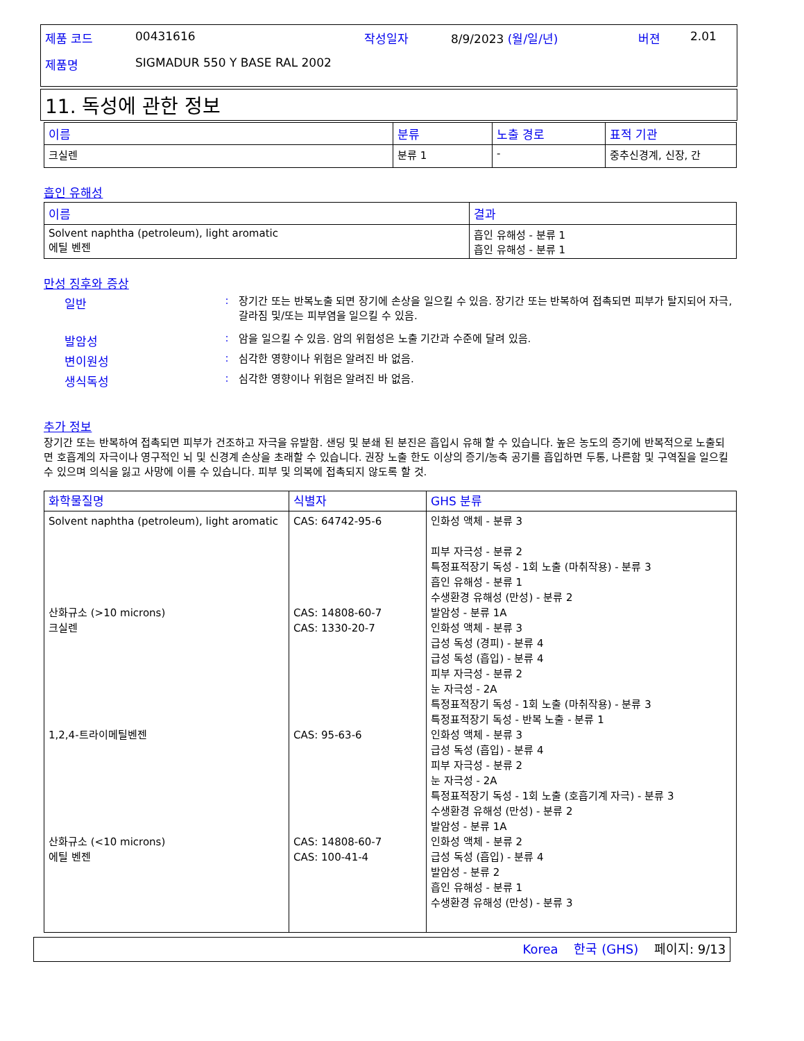| 제품 코드 | 00431616 | 작성일자 | 8/9/2023 (월/일/년) | 버젼 | 2.01 |
| 제품명 | SIGMADUR 550 Y BASE RAL 2002 | | | | |
11. 독성에 관한 정보
| 이름 | 분류 | 노출 경로 | 표적 기관 |
| --- | --- | --- | --- |
| 크실렌 | 분류 1 | - | 중추신경계, 신장, 간 |
흡인 유해성
| 이름 | 결과 |
| --- | --- |
| Solvent naphtha (petroleum), light aromatic 에틸 벤젠 | 흡인 유해성 - 분류 1 흡인 유해성 - 분류 1 |
만성 징후와 증상
일반 :
장기간 또는 반복노출 되면 장기에 손상을 일으킬 수 있음. 장기간 또는 반복하여 접촉되면 피부가 탈지되어 자극, 갈라짐 및/또는 피부염을 일으킬 수 있음.
발암성 :
암을 일으킬 수 있음. 암의 위험성은 노출 기간과 수준에 달려 있음.
변이원성 :
심각한 영향이나 위험은 알려진 바 없음.
생식독성 :
심각한 영향이나 위험은 알려진 바 없음.
추가 정보
장기간 또는 반복하여 접촉되면 피부가 건조하고 자극을 유발함. 샌딩 및 분쇄 된 분진은 흡입시 유해 할 수 있습니다. 높은 농도의 증기에 반복적으로 노출되면 호흡계의 자극이나 영구적인 뇌 및 신경계 손상을 초래할 수 있습니다. 권장 노출 한도 이상의 증기/농축 공기를 흡입하면 두통, 나른함 및 구역질을 일으킬 수 있으며 의식을 잃고 사망에 이를 수 있습니다. 피부 및 의복에 접촉되지 않도록 할 것.
| 화학물질명 | 식별자 | GHS 분류 |
| --- | --- | --- |
| Solvent naphtha (petroleum), light aromatic 산화규소 (>10 microns) 크실렌 1,2,4-트라이메틸벤젠 산화규소 (<10 microns) 에틸 벤젠 | CAS: 64742-95-6 CAS: 14808-60-7 CAS: 1330-20-7 CAS: 95-63-6 CAS: 14808-60-7 CAS: 100-41-4 | 인화성 액체 - 분류 3 피부 자극성 - 분류 2 특정표적장기 독성 - 1회 노출 (마취작용) - 분류 3 흡인 유해성 - 분류 1 수생환경 유해성 (만성) - 분류 2 발암성 - 분류 1A 인화성 액체 - 분류 3 급성 독성 (경피) - 분류 4 급성 독성 (흡입) - 분류 4 피부 자극성 - 분류 2 눈 자극성 - 2A 특정표적장기 독성 - 1회 노출 (마취작용) - 분류 3 특정표적장기 독성 - 반복 노출 - 분류 1 인화성 액체 - 분류 3 급성 독성 (흡입) - 분류 4 피부 자극성 - 분류 2 눈 자극성 - 2A 특정표적장기 독성 - 1회 노출 (호흡기계 자극) - 분류 3 수생환경 유해성 (만성) - 분류 2 발암성 - 분류 1A 인화성 액체 - 분류 2 급성 독성 (흡입) - 분류 4 발암성 - 분류 2 흡인 유해성 - 분류 1 수생환경 유해성 (만성) - 분류 3 |
Korea 한국 (GHS) 페이지: 9/13